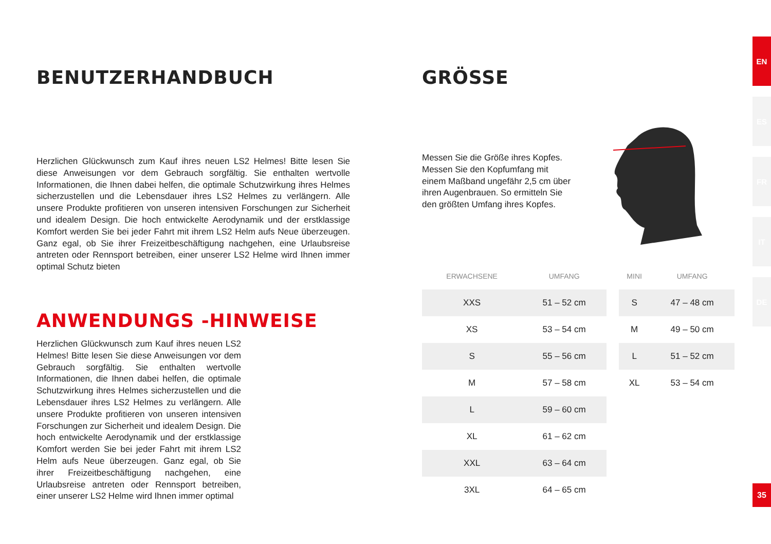BENUTZERHANDBUCH
Herzlichen Glückwunsch zum Kauf ihres neuen LS2 Helmes! Bitte lesen Sie diese Anweisungen vor dem Gebrauch sorgfältig. Sie enthalten wertvolle Informationen, die Ihnen dabei helfen, die optimale Schutzwirkung ihres Helmes sicherzustellen und die Lebensdauer ihres LS2 Helmes zu verlängern. Alle unsere Produkte profitieren von unseren intensiven Forschungen zur Sicherheit und idealem Design. Die hoch entwickelte Aerodynamik und der erstklassige Komfort werden Sie bei jeder Fahrt mit ihrem LS2 Helm aufs Neue überzeugen. Ganz egal, ob Sie ihrer Freizeitbeschäftigung nachgehen, eine Urlaubsreise antreten oder Rennsport betreiben, einer unserer LS2 Helme wird Ihnen immer optimal Schutz bieten
ANWENDUNGS -HINWEISE
Herzlichen Glückwunsch zum Kauf ihres neuen LS2 Helmes! Bitte lesen Sie diese Anweisungen vor dem Gebrauch sorgfältig. Sie enthalten wertvolle Informationen, die Ihnen dabei helfen, die optimale Schutzwirkung ihres Helmes sicherzustellen und die Lebensdauer ihres LS2 Helmes zu verlängern. Alle unsere Produkte profitieren von unseren intensiven Forschungen zur Sicherheit und idealem Design. Die hoch entwickelte Aerodynamik und der erstklassige Komfort werden Sie bei jeder Fahrt mit ihrem LS2 Helm aufs Neue überzeugen. Ganz egal, ob Sie ihrer Freizeitbeschäftigung nachgehen, eine Urlaubsreise antreten oder Rennsport betreiben, einer unserer LS2 Helme wird Ihnen immer optimal
GRÖSSE
Messen Sie die Größe ihres Kopfes. Messen Sie den Kopfumfang mit einem Maßband ungefähr 2,5 cm über ihren Augenbrauen. So ermitteln Sie den größten Umfang ihres Kopfes.
| ERWACHSENE | UMFANG | | MINI | UMFANG |
| --- | --- | --- | --- | --- |
| XXS | 51 – 52 cm | | S | 47 – 48 cm |
| XS | 53 – 54 cm | | M | 49 – 50 cm |
| S | 55 – 56 cm | | L | 51 – 52 cm |
| M | 57 – 58 cm | | XL | 53 – 54 cm |
| L | 59 – 60 cm | | | |
| XL | 61 – 62 cm | | | |
| XXL | 63 – 64 cm | | | |
| 3XL | 64 – 65 cm | | | |
EN
ES
FR
IT
DE
35